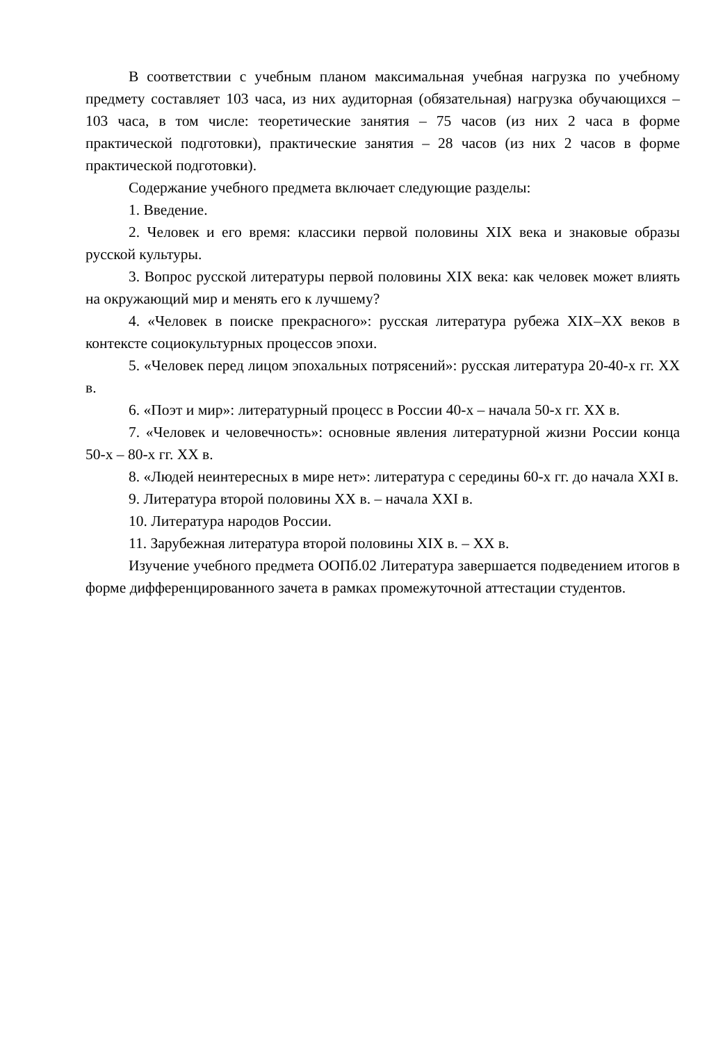В соответствии с учебным планом максимальная учебная нагрузка по учебному предмету составляет 103 часа, из них аудиторная (обязательная) нагрузка обучающихся – 103 часа, в том числе: теоретические занятия – 75 часов (из них 2 часа в форме практической подготовки), практические занятия – 28 часов (из них 2 часов в форме практической подготовки).
Содержание учебного предмета включает следующие разделы:
1. Введение.
2. Человек и его время: классики первой половины XIX века и знаковые образы русской культуры.
3. Вопрос русской литературы первой половины XIX века: как человек может влиять на окружающий мир и менять его к лучшему?
4. «Человек в поиске прекрасного»: русская литература рубежа XIX–XX веков в контексте социокультурных процессов эпохи.
5. «Человек перед лицом эпохальных потрясений»: русская литература 20-40-х гг. XX в.
6. «Поэт и мир»: литературный процесс в России 40-х – начала 50-х гг. XX в.
7. «Человек и человечность»: основные явления литературной жизни России конца 50-х – 80-х гг. XX в.
8. «Людей неинтересных в мире нет»: литература с середины 60-х гг. до начала XXI в.
9. Литература второй половины XX в. – начала XXI в.
10. Литература народов России.
11. Зарубежная литература второй половины XIX в. – XX в.
Изучение учебного предмета ООПб.02 Литература завершается подведением итогов в форме дифференцированного зачета в рамках промежуточной аттестации студентов.